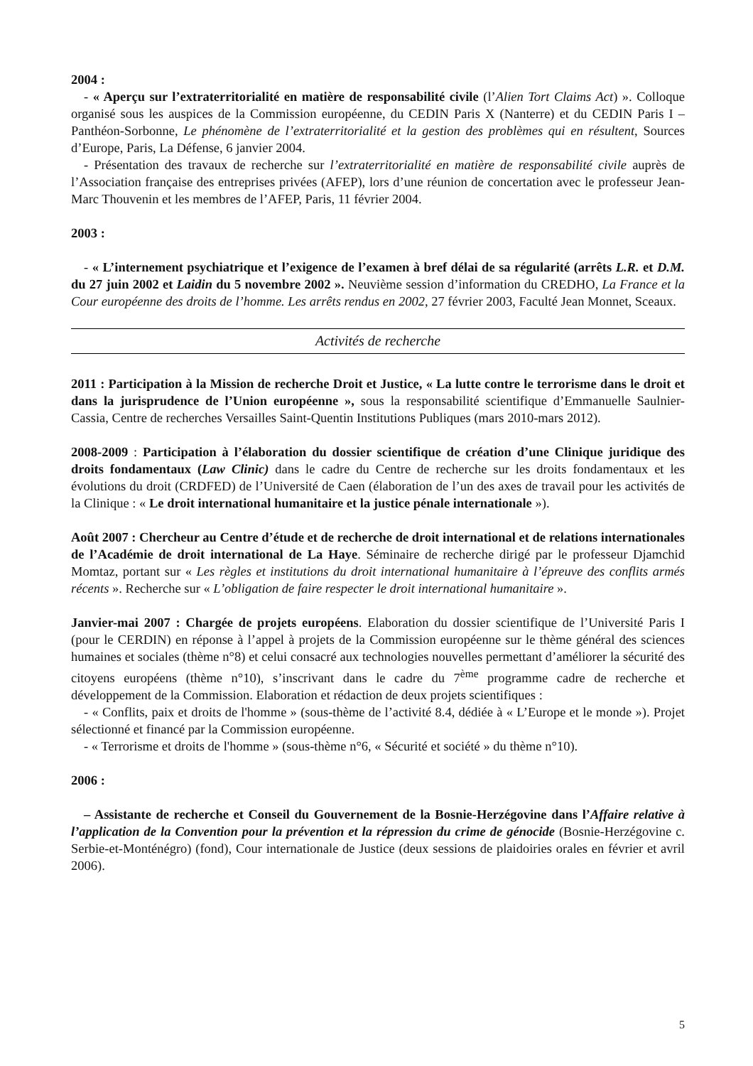2004 :
- « Aperçu sur l’extraterritorialité en matière de responsabilité civile (l’Alien Tort Claims Act) ». Colloque organisé sous les auspices de la Commission européenne, du CEDIN Paris X (Nanterre) et du CEDIN Paris I – Panthéon-Sorbonne, Le phénomène de l’extraterritorialité et la gestion des problèmes qui en résultent, Sources d’Europe, Paris, La Défense, 6 janvier 2004.
- Présentation des travaux de recherche sur l’extraterritorialité en matière de responsabilité civile auprès de l’Association française des entreprises privées (AFEP), lors d’une réunion de concertation avec le professeur Jean-Marc Thouvenin et les membres de l’AFEP, Paris, 11 février 2004.
2003 :
- « L’internement psychiatrique et l’exigence de l’examen à bref délai de sa régularité (arrêts L.R. et D.M. du 27 juin 2002 et Laidin du 5 novembre 2002 ». Neuvième session d’information du CREDHO, La France et la Cour européenne des droits de l’homme. Les arrêts rendus en 2002, 27 février 2003, Faculté Jean Monnet, Sceaux.
Activités de recherche
2011 : Participation à la Mission de recherche Droit et Justice, « La lutte contre le terrorisme dans le droit et dans la jurisprudence de l’Union européenne », sous la responsabilité scientifique d’Emmanuelle Saulnier-Cassia, Centre de recherches Versailles Saint-Quentin Institutions Publiques (mars 2010-mars 2012).
2008-2009 : Participation à l’élaboration du dossier scientifique de création d’une Clinique juridique des droits fondamentaux (Law Clinic) dans le cadre du Centre de recherche sur les droits fondamentaux et les évolutions du droit (CRDFED) de l’Université de Caen (élaboration de l’un des axes de travail pour les activités de la Clinique : « Le droit international humanitaire et la justice pénale internationale »).
Août 2007 : Chercheur au Centre d’étude et de recherche de droit international et de relations internationales de l’Académie de droit international de La Haye. Séminaire de recherche dirigé par le professeur Djamchid Momtaz, portant sur « Les règles et institutions du droit international humanitaire à l’épreuve des conflits armés récents ». Recherche sur « L’obligation de faire respecter le droit international humanitaire ».
Janvier-mai 2007 : Chargée de projets européens. Elaboration du dossier scientifique de l’Université Paris I (pour le CERDIN) en réponse à l’appel à projets de la Commission européenne sur le thème général des sciences humaines et sociales (thème n°8) et celui consacré aux technologies nouvelles permettant d’améliorer la sécurité des citoyens européens (thème n°10), s’inscrivant dans le cadre du 7<sup>ème</sup> programme cadre de recherche et développement de la Commission. Elaboration et rédaction de deux projets scientifiques :
- « Conflits, paix et droits de l'homme » (sous-thème de l’activité 8.4, dédiée à « L’Europe et le monde »). Projet sélectionné et financé par la Commission européenne.
- « Terrorisme et droits de l'homme » (sous-thème n°6, « Sécurité et société » du thème n°10).
2006 :
– Assistante de recherche et Conseil du Gouvernement de la Bosnie-Herzégovine dans l’Affaire relative à l’application de la Convention pour la prévention et la répression du crime de génocide (Bosnie-Herzégovine c. Serbie-et-Monténégro) (fond), Cour internationale de Justice (deux sessions de plaidoiries orales en février et avril 2006).
5